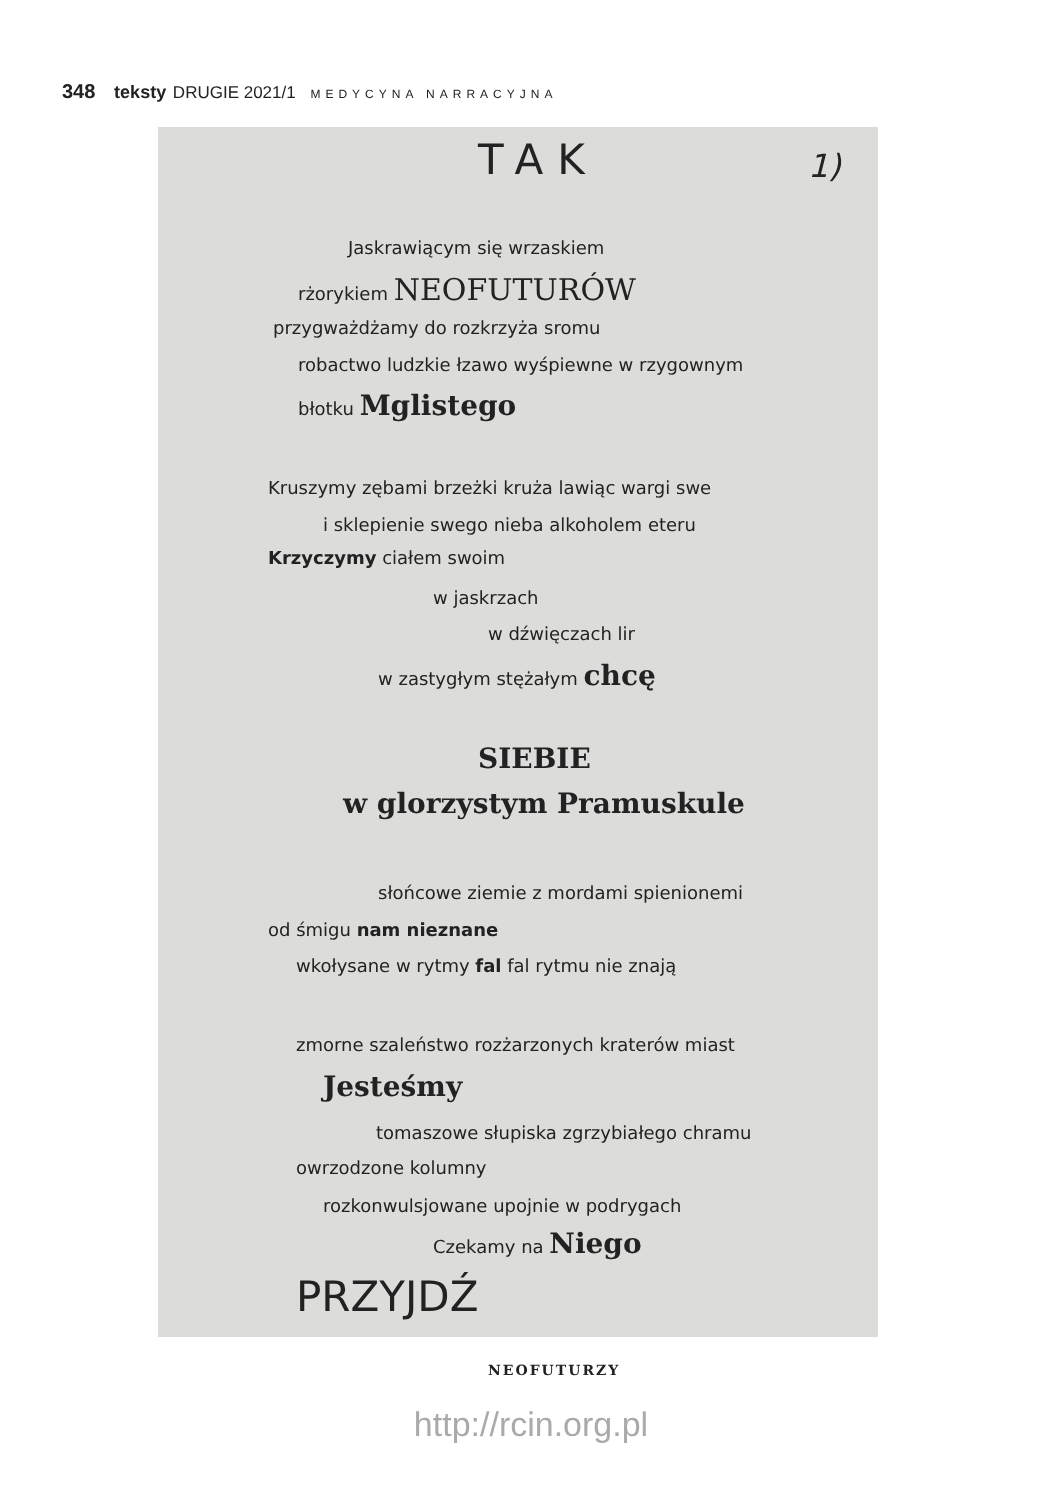348 teksty DRUGIE 2021/1 MEDYCYNA NARRACYJNA
TAK 1)
Jaskrawiącym się wrzaskiem
rżorykiem NEOFUTURÓW
przygważdżamy do rozkrzyża sromu
robactwo ludzkie łzawo wyśpiewne w rzygownym
błotku Mglistego
Kruszymy zębami brzeżki kruża lawiąc wargi swe
i sklepienie swego nieba alkoholem eteru
Krzyczymy ciałem swoim
w jaskrzach
w dźwięczach lir
w zastygłym stężałym chcę
SIEBIE
w glorzystym Pramuskule
słońcowe ziemie z mordami spienionemi
od śmigu nam nieznane
wkołysane w rytmy fal fal rytmu nie znają
zmorne szaleństwo rozżarzonych kraterów miast
Jesteśmy
tomaszowe słupiska zgrzybiałego chramu
owrzodzone kolumny
rozkonwulsjowane upojnie w podrygach
Czekamy na Niego
PRZYJDŹ
NEOFUTURZY
http://rcin.org.pl